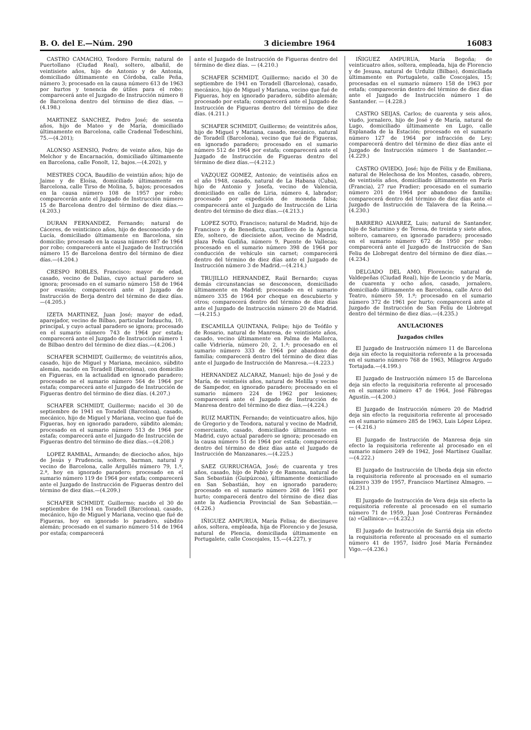B. O. del E.—Núm. 290 3 diciembre 1964 16083
CASTRO CAMACHO, Teodoro Fermín; natural de Puertollano (Ciudad Real), soltero, albañil, de veintisiete años, hijo de Antonio y de Antonia, domiciliado últimamente en Córdoba, calle Peña, número 3; procesado en la causa número 613 de 1963 por hurtos y tenencia de útiles para el robo; comparecerá ante el Juzgado de Instrucción número 8 de Barcelona dentro del término de diez días. — (4.198.)
MARTINEZ SANCHEZ, Pedro José; de sesenta años, hijo de Mateo y de María, domiciliado últimamente en Barcelona, calle Cradenal Tedeschini, 75.—(4.201);
ALONSO ASENSIO, Pedro; de veinte años, hijo de Melchor y de Encarnación, domiciliado últimamente en Barcelona, calle Fonolt, 12, bajos.—(4.202), y
MESTRES COCA, Baudilio de veintiún años; hijo de Jaime y de Eloísa, domiciliado últimamente en Barcelona, calle Tirso de Molina, 5, bajos; procesados en la causa número 108 de 1957 por robo; comparecerán ante el Juzgado de Instrucción número 15 de Barcelona dentro del término de diez días.—(4.203.)
DURAN FERNANDEZ, Fernando; natural de Cáceres, de veinticinco años, hijo de desconocido y de Lucía, domiciliado últimamente en Barcelona, sin domicilio; procesado en la causa número 487 de 1964 por robo; comparecerá ante el Juzgado de Instrucción número 15 de Barcelona dentro del término de diez días.—(4.204.)
CRESPO ROBLES, Francisco; mayor de edad, casado, vecino de Dalias, cuyo actual paradero se ignora; procesado en el sumario número 158 de 1964 por evasión; comparecerá ante el Juzgado de Instrucción de Berja dentro del término de diez días.—(4.205.)
IZETA MARTINEZ, Juan José; mayor de edad, aparejador, vecino de Bilbao, particular Indauchu, 10, principal, y cuyo actual paradero se ignora; procesado en el sumario número 743 de 1964 por estafa; comparecerá ante el Juzgado de Instrucción número 1 de Bilbao dentro del término de diez días.—(4.206.)
SCHAFER SCHMIDT, Guillermo; de veintitrés años, casado, hijo de Miguel y Mariana, mecánico, súbdito alemán, nacido en Toradell (Barcelona), con domicilio en Figueras, en la actualidad en ignorado paradero; procesado ne el sumario número 564 de 1964 por estafa; comparecerá ante el Juzgado de Instrucción de Figueras dentro del término de diez días. (4.207.)
SCHAFER SCHMIDT, Guillermo; nacido el 30 de septiembre de 1941 en Toradell (Barcelona), casado, mecánico, hijo de Miguel y Mariana, vecino que fué de Figueras, hoy en ignorado paradero, súbdito alemán; procesado en el sumario número 513 de 1964 por estafa; comparecerá ante el Juzgado de Instrucción de Figueras dentro del término de diez días.—(4.208.)
LOPEZ RAMBAL, Armando; de dieciocho años, hijo de Jesús y Prudencia, soltero, barman, natural y vecino de Barcelona, calle Argullés número 79, 1.º, 2.ª, hoy en ignorado paradero; procesado en el sumario número 119 de 1964 por estafa; comparecerá ante el Juzgado de Instrucción de Figueras dentro del término de diez días.—(4.209.)
SCHAFER SCHMIDT, Guillermo; nacido el 30 de septiembre de 1941 en Toradell (Barcelona), casado, mecánico, hijo de Miguel y Mariana, vecino que fué de Figueras, hoy en ignorado lo paradero, súbdito alemán; procesado en el sumario número 514 de 1964 por estafa; comparecerá
ante el Juzgado de Instrucción de Figueras dentro del término de diez días. — (4.210.)
SCHAFER SCHMIDT, Guillermo; nacido el 30 de septiembre de 1941 en Toradell (Barcelona), casado, mecánico, hijo de Miguel y Mariana, vecino que fué de Figueras, hoy en ignorado paradero, súbdito alemán; procesado por estafa; comparecerá ante el Juzgado de Instrucción de Figueras dentro del término de diez días. (4.211.)
SCHAFER SCHMIDT, Guillermo; de veintitrés años, hijo de Miguel y Mariana, casado, mecánico, natural de Toradell (Barcelona), vecino que fué de Figueras, en ignorado paradero; procesado en el sumario número 512 de 1964 por estafa; comparecerá ante el Juzgado de Instrucción de Figueras dentro del término de diez días.—(4.212.)
VAZQUEZ GOMEZ, Antonio; de veintiséis años en el año 1948, casado, natural de La Habana (Cuba), hijo de Antonio y Josefa, vecino de Valencia, domiciliado en calle de Liria, número 4, labrador; procesado por expedición de moneda falsa; comparecerá ante el Juzgado de Instrucción de Liria dentro del término de diez días.—(4.213.)
LOPEZ SOTO, Francisco; natural de Madrid, hijo de Francisco y de Benedicta, cuartillero de la Agencia Efe, soltero, de diecisiete años, vecino de Madrid, plaza Peña Gudiña, número 9, Puente de Vallecas; procesado en el sumario número 398 de 1964 por conducción de vehículo sin carnet; comparecerá dentro del término de diez días ante el Juzgado de Instrucción número 3 de Madrid.—(4.214.)
TRUJILLO HERNANDEZ, Raúl Bernardo; cuyas demás circunstancias se desconocen, domiciliado últimamente en Madrid; procesado en el sumario número 335 de 1964 por cheque en descubierto y otros; comparecerá dentro del término de diez días ante el Juzgado de Instrucción número 20 de Madrid.—(4.215.)
ESCAMILLA QUINTANA, Felipe; hijo de Teófilo y de Rosario, natural de Manresa, de veintisiete años, casado, vecino últimamente en Palma de Mallorca, calle Vidriería, número 20, 2, 1.ª; procesado en el sumario número 333 de 1964 por abandono de familia; comparecerá dentro del término de diez días ante el Juzgado de Instrucción de Manresa.—(4.223.)
HERNANDEZ ALCARAZ, Manuel; hijo de José y de María, de veintiséis años, natural de Melilla y vecino de Sampedor, en ignorado paradero; procesado en el sumario número 224 de 1962 por lesiones; comparecerá ante el Juzgado de Instrucción de Manresa dentro del término de diez días.—(4.224.)
RUIZ MARTIN, Fernando; de veinticuatro años, hijo de Gregorio y de Teodora, natural y vecino de Madrid, comerciante, casado, domiciliado últimamente en Madrid, cuyo actual paradero se ignora; procesado en la causa número 51 de 1964 por estafa; comparecerá dentro del término de diez días ante el Juzgado de Instrucción de Manzanares.—(4.225.)
SAEZ GURRUCHAGA, José; de cuarenta y tres años, casado, hijo de Pablo y de Ramona, natural de San Sebastián (Guipúzcoa), últimamente domiciliado en San Sebastián, hoy en ignorado paradero; procesado en el sumario número 268 de 1961 por hurto; comparecerá dentro del término de diez días ante la Audiencia Provincial de San Sebastián.—(4.226.)
IÑIGUEZ AMPURUA, María Felisa; de diecinueve años, soltera, empleada, hija de Florencio y de Jesusa, natural de Plencia, domiciliada últimamente en Portugalete, calle Coscojales, 15.—(4.227), y
IÑIGUEZ AMPURUA, María Begoña; de veinticuatro años, soltera, empleada, hija de Florencio y de Jesusa, natural de Urduliz (Bilbao), domiciliada últimamente en Portugalete, calle Coscojales, 15; procesadas en el sumario número 158 de 1963 por estafa; comparecerán dentro del término de diez días ante el Juzgado de Instrucción número 1 de Santander. — (4.228.)
CASTRO SEIJAS, Carlos; de cuarenta y seis años, viudo, jornalero, hijo de José y de María, natural de Lugo, domiciliado últimamente en Lugo, calle Explanada de la Estación; procesado en el sumario número 127 de 1964 por infracción de Ley; comparecerá dentro del término de diez días ante el Juzgado de Instrucción número 1 de Santander.—(4.229.)
CASTRO OVIEDO, José; hijo de Félix y de Emiliana, natural de Helechosa de los Montes, casado, obrero, de veintiséis años, domiciliado últimamente en París (Francia), 27 rue Pradier; procesado en el sumario número 201 de 1964 por abandono de familia; comparecerá dentro del término de diez días ante el Juzgado de Instrucción de Talavera de la Reina.—(4.230.)
BARRERO ALVAREZ, Luis; natural de Santander, hijo de Saturnino y de Teresa, de treinta y siete años, soltero, camarero, en ignorado paradero; procesado en el sumario número 672 de 1950 por robo; comparecerá ante el Juzgado de Instrucción de San Feliu de Llobregat dentro del término de diez días.—(4.234.)
DELGADO DEL AMO, Florencio; natural de Valdepeñas (Ciudad Real), hijo de Leoncio y de María, de cuarenta y ocho años, casado, jornalero, domiciliado últimamente en Barcelona, calle Arco del Teatro, número 59, 1.º; procesado en el sumario número 372 de 1961 por hurto; comparecerá ante el Juzgado de Instrucción de San Feliu de Llobregat dentro del término de diez días.—(4.235.)
ANULACIONES
Juzgados civiles
El Juzgado de Instrucción número 11 de Barcelona deja sin efecto la requisitoria referente a la procesada en el sumario número 768 de 1963, Milagros Argudo Tortajada.—(4.199.)
El Juzgado de Instrucción número 15 de Barcelona deja sin efecto la requisitoria referente al procesado en el sumario número 47 de 1964, José Fábregas Agustín.—(4.200.)
El Juzgado de Instrucción número 20 de Madrid deja sin efecto la requisitoria referente al procesado en el sumario número 285 de 1963, Luis López López. — (4.216.)
El Juzgado de Instrucción de Manresa deja sin efecto la requisitoria referente al procesado en el sumario número 249 de 1942, José Martínez Guallar.—(4.222.)
El Juzgado de Instrucción de Ubeda deja sin efecto la requisitoria referente al procesado en el sumario número 339 de 1957, Francisco Martínez Almagro. — (4.231.)
El Juzgado de Instrucción de Vera deja sin efecto la requisitoria referente al procesado en el sumario número 71 de 1959, Juan José Contreras Fernández (a) «Gallinica».—(4.232.)
El Juzgado de Instrucción de Sarriá deja sin efecto la requisitoria referente al procesado en el sumario número 41 de 1957, Isidro José María Fernández Vigo.—(4.236.)